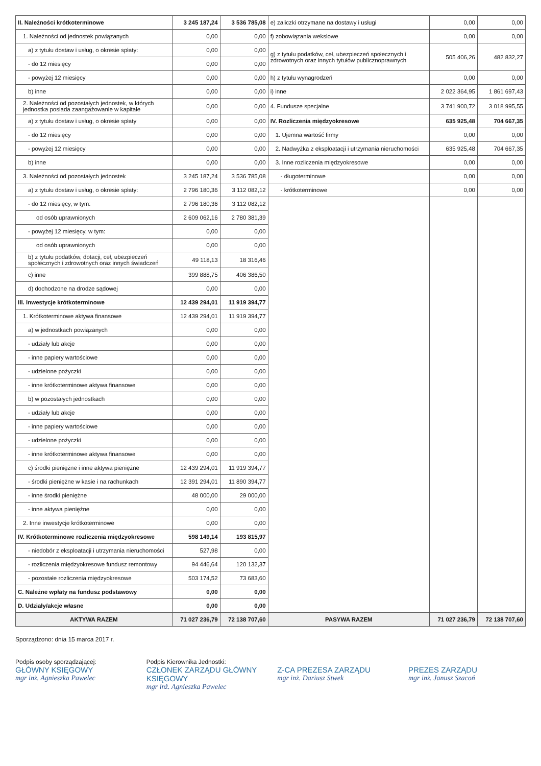| II. Należności krótkoterminowe | 3 245 187,24 | 3 536 785,08 | e) zaliczki otrzymane na dostawy i usługi | 0,00 | 0,00 |
| 1. Należności od jednostek powiązanych | 0,00 | 0,00 | f) zobowiązania wekslowe | 0,00 | 0,00 |
| a) z tytułu dostaw i usług, o okresie spłaty: | 0,00 | 0,00 | g) z tytułu podatków, ceł, ubezpieczeń społecznych i zdrowotnych oraz innych tytułów publicznoprawnych | 505 406,26 | 482 832,27 |
| - do 12 miesięcy | 0,00 | 0,00 | | | |
| - powyżej 12 miesięcy | 0,00 | 0,00 | h) z tytułu wynagrodzeń | 0,00 | 0,00 |
| b) inne | 0,00 | 0,00 | i) inne | 2 022 364,95 | 1 861 697,43 |
| 2. Należności od pozostałych jednostek, w których jednostka posiada zaangażowanie w kapitale | 0,00 | 0,00 | 4. Fundusze specjalne | 3 741 900,72 | 3 018 995,55 |
| a) z tytułu dostaw i usług, o okresie spłaty | 0,00 | 0,00 | IV. Rozliczenia międzyokresowe | 635 925,48 | 704 667,35 |
| - do 12 miesięcy | 0,00 | 0,00 | 1. Ujemna wartość firmy | 0,00 | 0,00 |
| - powyżej 12 miesięcy | 0,00 | 0,00 | 2. Nadwyżka z eksploatacji i utrzymania nieruchomości | 635 925,48 | 704 667,35 |
| b) inne | 0,00 | 0,00 | 3. Inne rozliczenia międzyokresowe | 0,00 | 0,00 |
| 3. Należności od pozostałych jednostek | 3 245 187,24 | 3 536 785,08 | - długoterminowe | 0,00 | 0,00 |
| a) z tytułu dostaw i usług, o okresie spłaty: | 2 796 180,36 | 3 112 082,12 | - krótkoterminowe | 0,00 | 0,00 |
| - do 12 miesięcy, w tym: | 2 796 180,36 | 3 112 082,12 | | | |
| od osób uprawnionych | 2 609 062,16 | 2 780 381,39 | | | |
| - powyżej 12 miesięcy, w tym: | 0,00 | 0,00 | | | |
| od osób uprawnionych | 0,00 | 0,00 | | | |
| b) z tytułu podatków, dotacji, ceł, ubezpieczeń społecznych i zdrowotnych oraz innych świadczeń | 49 118,13 | 18 316,46 | | | |
| c) inne | 399 888,75 | 406 386,50 | | | |
| d) dochodzone na drodze sądowej | 0,00 | 0,00 | | | |
| III. Inwestycje krótkoterminowe | 12 439 294,01 | 11 919 394,77 | | | |
| 1. Krótkoterminowe aktywa finansowe | 12 439 294,01 | 11 919 394,77 | | | |
| a) w jednostkach powiązanych | 0,00 | 0,00 | | | |
| - udziały lub akcje | 0,00 | 0,00 | | | |
| - inne papiery wartościowe | 0,00 | 0,00 | | | |
| - udzielone pożyczki | 0,00 | 0,00 | | | |
| - inne krótkoterminowe aktywa finansowe | 0,00 | 0,00 | | | |
| b) w pozostałych jednostkach | 0,00 | 0,00 | | | |
| - udziały lub akcje | 0,00 | 0,00 | | | |
| - inne papiery wartościowe | 0,00 | 0,00 | | | |
| - udzielone pożyczki | 0,00 | 0,00 | | | |
| - inne krótkoterminowe aktywa finansowe | 0,00 | 0,00 | | | |
| c) środki pieniężne i inne aktywa pieniężne | 12 439 294,01 | 11 919 394,77 | | | |
| - środki pieniężne w kasie i na rachunkach | 12 391 294,01 | 11 890 394,77 | | | |
| - inne środki pieniężne | 48 000,00 | 29 000,00 | | | |
| - inne aktywa pieniężne | 0,00 | 0,00 | | | |
| 2. Inne inwestycje krótkoterminowe | 0,00 | 0,00 | | | |
| IV. Krótkoterminowe rozliczenia międzyokresowe | 598 149,14 | 193 815,97 | | | |
| - niedobór z eksploatacji i utrzymania nieruchomości | 527,98 | 0,00 | | | |
| - rozliczenia międzyokresowe fundusz remontowy | 94 446,64 | 120 132,37 | | | |
| - pozostałe rozliczenia międzyokresowe | 503 174,52 | 73 683,60 | | | |
| C. Należne wpłaty na fundusz podstawowy | 0,00 | 0,00 | | | |
| D. Udziały/akcje własne | 0,00 | 0,00 | | | |
| AKTYWA RAZEM | 71 027 236,79 | 72 138 707,60 | PASYWA RAZEM | 71 027 236,79 | 72 138 707,60 |
Sporządzono: dnia 15 marca 2017 r.
Podpis osoby sporządzającej:
GŁÓWNY KSIĘGOWY
mgr inż. Agnieszka Pawelec
Podpis Kierownika Jednostki:
CZŁONEK ZARZĄDU GŁÓWNY KSIĘGOWY
mgr inż. Agnieszka Pawelec
Z-CA PREZESA ZARZĄDU
mgr inż. Dariusz Stwek
PREZES ZARZĄDU
mgr inż. Janusz Szacoń